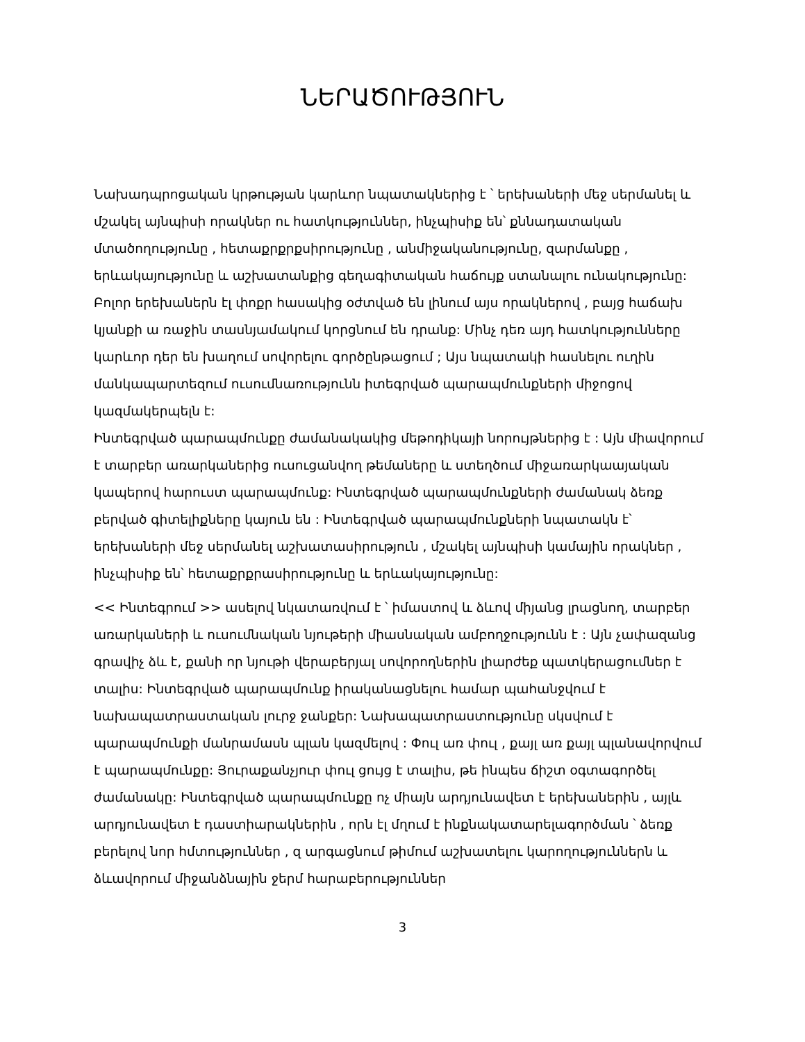ՆԵՐԱԾՈՒԹՅՈՒՆ
Նախադպրոցական կրթության կարևոր նպատակներից է ՝ երեխաների մեջ սերմանել և մշակել այնպիսի որակներ ու հատկություններ, ինչպիսիք են՝ քննադատական մտածողությունը , հետաքրքրքսիրությունը , անմիջականությունը, զարմանքը , երևակայությունը և աշխատանքից գեղագիտական հաճույք ստանալու ունակությունը: Բոլոր երեխաներն էլ փոքր հասակից օժտված են լինում այս որակներով , բայց հաճախ կյանքի ա ռաջին տասնյամակում կորցնում են դրանք: Մինչ դեռ այդ հատկությունները կարևոր դեր են խաղում սովորելու գործընթացում ; Այս նպատակի հասնելու ուղին մանկապարտեզում ուսումնառությունն իտեգրված պարապմունքների միջոցով կազմակերպելն է:
Ինտեգրված պարապմունքը ժամանակակից մեթոդիկայի նորույթներից է : Այն միավորում է տարբեր առարկաներից ուսուցանվող թեմաները և ստեղծում միջառարկաայական կապերով հարուստ պարապմունք: Ինտեգրված պարապմունքների ժամանակ ձեռք բերված գիտելիքները կայուն են : Ինտեգրված պարապմունքների նպատակն է՝ երեխաների մեջ սերմանել աշխատասիրություն , մշակել այնպիսի կամային որակներ , ինչպիսիք են՝ հետաքրքրասիրությունը և երևակայությունը:
<< Ինտեգրում >> ասելով նկատառվում է ՝ իմաստով և ձևով միյանց լրացնող, տարբեր առարկաների և ուսումնական նյութերի միասնական ամբողջությունն է : Այն չափազանց գրավիչ ձև է, քանի որ նյութի վերաբերյալ սովորողներին լիարժեք պատկերացումներ է տալիս: Ինտեգրված պարապմունք իրականացնելու համար պահանջվում է նախապատրաստական լուրջ ջանքեր: Նախապատրաստությունը սկսվում է պարապմունքի մանրամասն պլան կազմելով : Փուլ առ փուլ , քայլ առ քայլ պլանավորվում է պարապմունքը: Յուրաքանչյուր փուլ ցույց է տալիս, թե ինպես ճիշտ օգտագործել ժամանակը: Ինտեգրված պարապմունքը ոչ միայն արդյունավետ է երեխաներին , այլև արդյունավետ է դաստիարակներին , որն էլ մղում է ինքնակատարելագործման ՝ ձեռք բերելով նոր հմտություններ , զ արգացնում թիմում աշխատելու կարողություններն և ձևավորում միջանձնային ջերմ հարաբերություններ
3